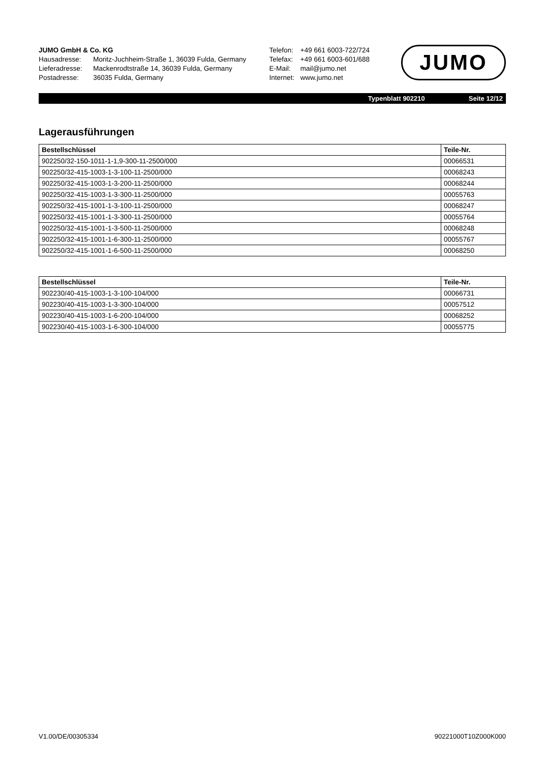JUMO GmbH & Co. KG
| Hausadresse: | Moritz-Juchheim-Straße 1, 36039 Fulda, Germany |
| Lieferadresse: | Mackenrodtstraße 14, 36039 Fulda, Germany |
| Postadresse: | 36035 Fulda, Germany |
| Telefon: | +49 661 6003-722/724 |
| Telefax: | +49 661 6003-601/688 |
| E-Mail: | mail@jumo.net |
| Internet: | www.jumo.net |
JUMO
Typenblatt 902210 Seite 12/12
Lagerausführungen
| Bestellschlüssel | Teile-Nr. |
| --- | --- |
| 902250/32-150-1011-1-1,9-300-11-2500/000 | 00066531 |
| 902250/32-415-1003-1-3-100-11-2500/000 | 00068243 |
| 902250/32-415-1003-1-3-200-11-2500/000 | 00068244 |
| 902250/32-415-1003-1-3-300-11-2500/000 | 00055763 |
| 902250/32-415-1001-1-3-100-11-2500/000 | 00068247 |
| 902250/32-415-1001-1-3-300-11-2500/000 | 00055764 |
| 902250/32-415-1001-1-3-500-11-2500/000 | 00068248 |
| 902250/32-415-1001-1-6-300-11-2500/000 | 00055767 |
| 902250/32-415-1001-1-6-500-11-2500/000 | 00068250 |
| Bestellschlüssel | Teile-Nr. |
| --- | --- |
| 902230/40-415-1003-1-3-100-104/000 | 00066731 |
| 902230/40-415-1003-1-3-300-104/000 | 00057512 |
| 902230/40-415-1003-1-6-200-104/000 | 00068252 |
| 902230/40-415-1003-1-6-300-104/000 | 00055775 |
V1.00/DE/00305334 90221000T10Z000K000